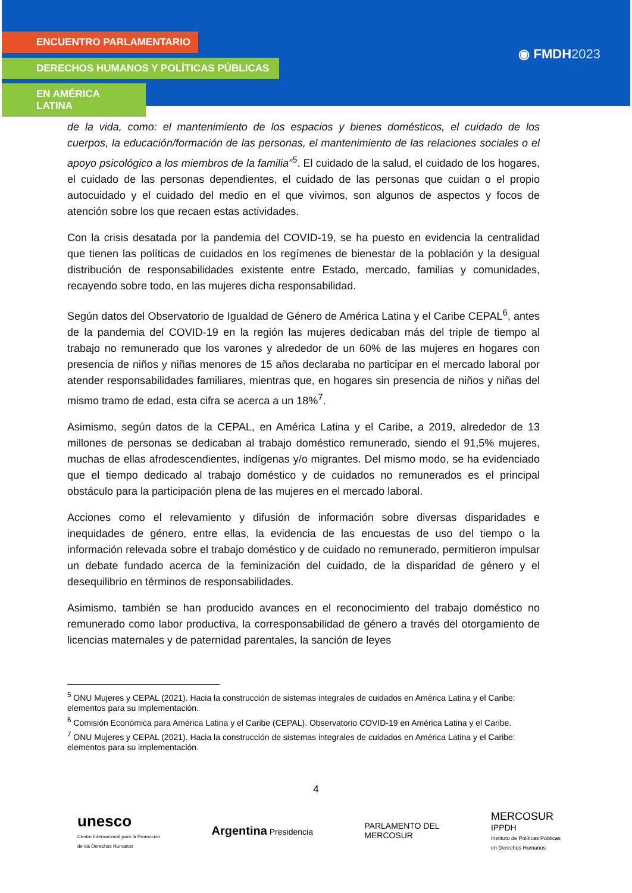ENCUENTRO PARLAMENTARIO
DERECHOS HUMANOS Y POLÍTICAS PÚBLICAS
EN AMÉRICA LATINA
◉ FMDH2023
de la vida, como: el mantenimiento de los espacios y bienes domésticos, el cuidado de los cuerpos, la educación/formación de las personas, el mantenimiento de las relaciones sociales o el apoyo psicológico a los miembros de la familia”<sup>5</sup>. El cuidado de la salud, el cuidado de los hogares, el cuidado de las personas dependientes, el cuidado de las personas que cuidan o el propio autocuidado y el cuidado del medio en el que vivimos, son algunos de aspectos y focos de atención sobre los que recaen estas actividades.
Con la crisis desatada por la pandemia del COVID-19, se ha puesto en evidencia la centralidad que tienen las políticas de cuidados en los regímenes de bienestar de la población y la desigual distribución de responsabilidades existente entre Estado, mercado, familias y comunidades, recayendo sobre todo, en las mujeres dicha responsabilidad.
Según datos del Observatorio de Igualdad de Género de América Latina y el Caribe CEPAL<sup>6</sup>, antes de la pandemia del COVID-19 en la región las mujeres dedicaban más del triple de tiempo al trabajo no remunerado que los varones y alrededor de un 60% de las mujeres en hogares con presencia de niños y niñas menores de 15 años declaraba no participar en el mercado laboral por atender responsabilidades familiares, mientras que, en hogares sin presencia de niños y niñas del mismo tramo de edad, esta cifra se acerca a un 18%<sup>7</sup>.
Asimismo, según datos de la CEPAL, en América Latina y el Caribe, a 2019, alrededor de 13 millones de personas se dedicaban al trabajo doméstico remunerado, siendo el 91,5% mujeres, muchas de ellas afrodescendientes, indígenas y/o migrantes. Del mismo modo, se ha evidenciado que el tiempo dedicado al trabajo doméstico y de cuidados no remunerados es el principal obstáculo para la participación plena de las mujeres en el mercado laboral.
Acciones como el relevamiento y difusión de información sobre diversas disparidades e inequidades de género, entre ellas, la evidencia de las encuestas de uso del tiempo o la información relevada sobre el trabajo doméstico y de cuidado no remunerado, permitieron impulsar un debate fundado acerca de la feminización del cuidado, de la disparidad de género y el desequilibrio en términos de responsabilidades.
Asimismo, también se han producido avances en el reconocimiento del trabajo doméstico no remunerado como labor productiva, la corresponsabilidad de género a través del otorgamiento de licencias maternales y de paternidad parentales, la sanción de leyes
<sup>5</sup> ONU Mujeres y CEPAL (2021). Hacia la construcción de sistemas integrales de cuidados en América Latina y el Caribe: elementos para su implementación.
<sup>6</sup> Comisión Económica para América Latina y el Caribe (CEPAL). Observatorio COVID-19 en América Latina y el Caribe.
<sup>7</sup> ONU Mujeres y CEPAL (2021). Hacia la construcción de sistemas integrales de cuidados en América Latina y el Caribe: elementos para su implementación.
4
unesco
Centro Internacional para la Promoción
de los Derechos Humanos
Argentina Presidencia
PARLAMENTO DEL
MERCOSUR
MERCOSUR
IPPDH
Instituto de Políticas Públicas
en Derechos Humanos